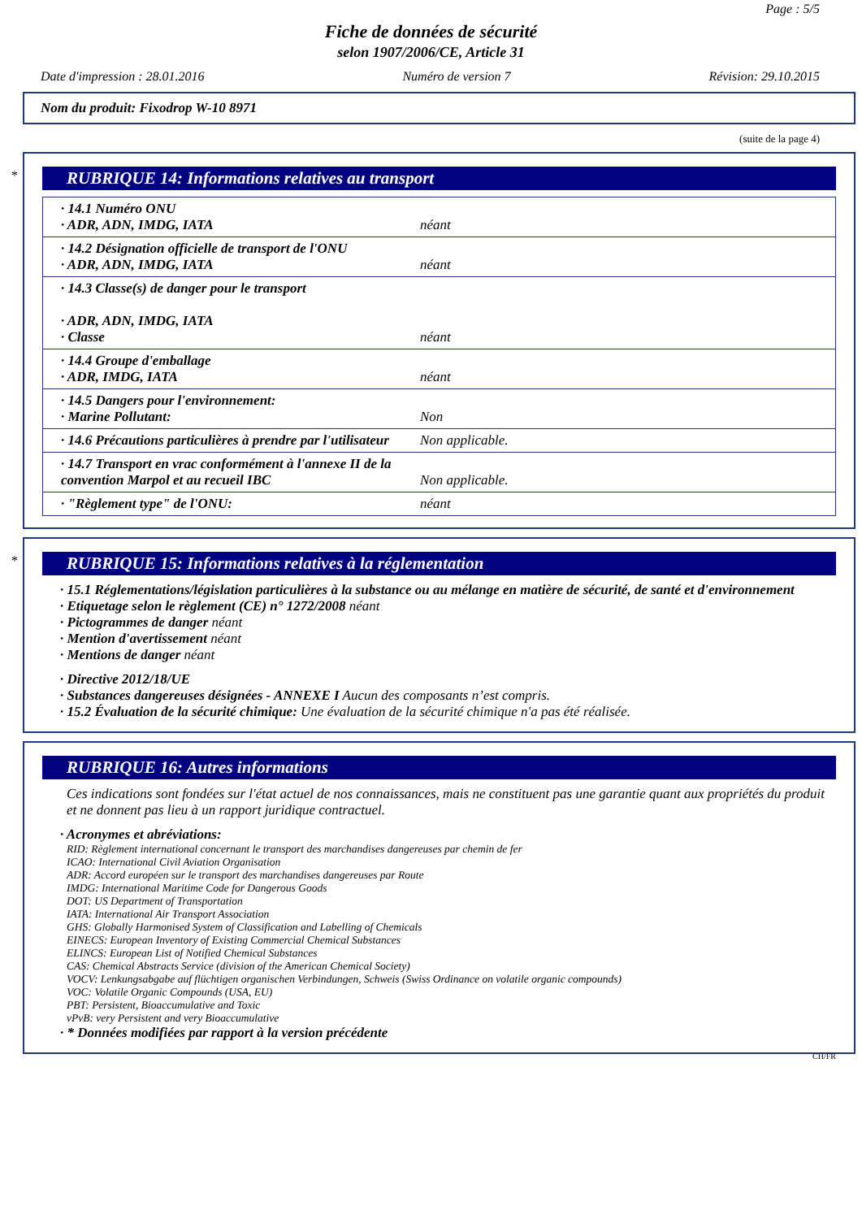Page : 5/5
Fiche de données de sécurité
selon 1907/2006/CE, Article 31
Date d'impression : 28.01.2016 Numéro de version 7 Révision: 29.10.2015
Nom du produit: Fixodrop W-10 8971
(suite de la page 4)
*
RUBRIQUE 14: Informations relatives au transport
| · 14.1 Numéro ONU · ADR, ADN, IMDG, IATA | néant |
| · 14.2 Désignation officielle de transport de l'ONU · ADR, ADN, IMDG, IATA | néant |
| · 14.3 Classe(s) de danger pour le transport · ADR, ADN, IMDG, IATA · Classe | néant |
| · 14.4 Groupe d'emballage · ADR, IMDG, IATA | néant |
| · 14.5 Dangers pour l'environnement: · Marine Pollutant: | Non |
| · 14.6 Précautions particulières à prendre par l'utilisateur | Non applicable. |
| · 14.7 Transport en vrac conformément à l'annexe II de la convention Marpol et au recueil IBC | Non applicable. |
| · "Règlement type" de l'ONU: | néant |
*
RUBRIQUE 15: Informations relatives à la réglementation
· 15.1 Réglementations/législation particulières à la substance ou au mélange en matière de sécurité, de santé et d'environnement
· Etiquetage selon le règlement (CE) n° 1272/2008 néant
· Pictogrammes de danger néant
· Mention d'avertissement néant
· Mentions de danger néant
· Directive 2012/18/UE
· Substances dangereuses désignées - ANNEXE I Aucun des composants n’est compris.
· 15.2 Évaluation de la sécurité chimique: Une évaluation de la sécurité chimique n'a pas été réalisée.
RUBRIQUE 16: Autres informations
Ces indications sont fondées sur l'état actuel de nos connaissances, mais ne constituent pas une garantie quant aux propriétés du produit et ne donnent pas lieu à un rapport juridique contractuel.
· Acronymes et abréviations:
RID: Règlement international concernant le transport des marchandises dangereuses par chemin de fer
ICAO: International Civil Aviation Organisation
ADR: Accord européen sur le transport des marchandises dangereuses par Route
IMDG: International Maritime Code for Dangerous Goods
DOT: US Department of Transportation
IATA: International Air Transport Association
GHS: Globally Harmonised System of Classification and Labelling of Chemicals
EINECS: European Inventory of Existing Commercial Chemical Substances
ELINCS: European List of Notified Chemical Substances
CAS: Chemical Abstracts Service (division of the American Chemical Society)
VOCV: Lenkungsabgabe auf flüchtigen organischen Verbindungen, Schweis (Swiss Ordinance on volatile organic compounds)
VOC: Volatile Organic Compounds (USA, EU)
PBT: Persistent, Bioaccumulative and Toxic
vPvB: very Persistent and very Bioaccumulative
· * Données modifiées par rapport à la version précédente
CH/FR